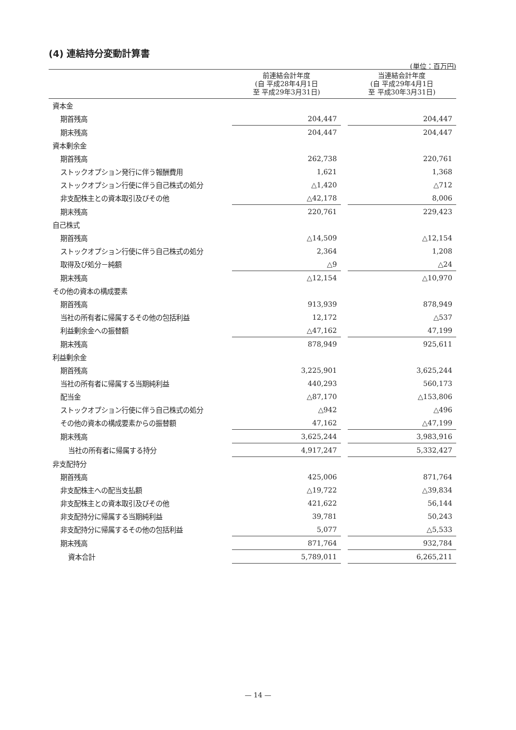(4) 連結持分変動計算書
(単位：百万円)
| | 前連結会計年度 (自 平成28年4月1日 至 平成29年3月31日) | | 当連結会計年度 (自 平成29年4月1日 至 平成30年3月31日) |
| --- | --- | --- | --- |
| 資本金 | | | |
| 期首残高 | 204,447 | | 204,447 |
| 期末残高 | 204,447 | | 204,447 |
| 資本剰余金 | | | |
| 期首残高 | 262,738 | | 220,761 |
| ストックオプション発行に伴う報酬費用 | 1,621 | | 1,368 |
| ストックオプション行使に伴う自己株式の処分 | △1,420 | | △712 |
| 非支配株主との資本取引及びその他 | △42,178 | | 8,006 |
| 期末残高 | 220,761 | | 229,423 |
| 自己株式 | | | |
| 期首残高 | △14,509 | | △12,154 |
| ストックオプション行使に伴う自己株式の処分 | 2,364 | | 1,208 |
| 取得及び処分－純額 | △9 | | △24 |
| 期末残高 | △12,154 | | △10,970 |
| その他の資本の構成要素 | | | |
| 期首残高 | 913,939 | | 878,949 |
| 当社の所有者に帰属するその他の包括利益 | 12,172 | | △537 |
| 利益剰余金への振替額 | △47,162 | | 47,199 |
| 期末残高 | 878,949 | | 925,611 |
| 利益剰余金 | | | |
| 期首残高 | 3,225,901 | | 3,625,244 |
| 当社の所有者に帰属する当期純利益 | 440,293 | | 560,173 |
| 配当金 | △87,170 | | △153,806 |
| ストックオプション行使に伴う自己株式の処分 | △942 | | △496 |
| その他の資本の構成要素からの振替額 | 47,162 | | △47,199 |
| 期末残高 | 3,625,244 | | 3,983,916 |
| 当社の所有者に帰属する持分 | 4,917,247 | | 5,332,427 |
| 非支配持分 | | | |
| 期首残高 | 425,006 | | 871,764 |
| 非支配株主への配当支払額 | △19,722 | | △39,834 |
| 非支配株主との資本取引及びその他 | 421,622 | | 56,144 |
| 非支配持分に帰属する当期純利益 | 39,781 | | 50,243 |
| 非支配持分に帰属するその他の包括利益 | 5,077 | | △5,533 |
| 期末残高 | 871,764 | | 932,784 |
| 資本合計 | 5,789,011 | | 6,265,211 |
— 14 —